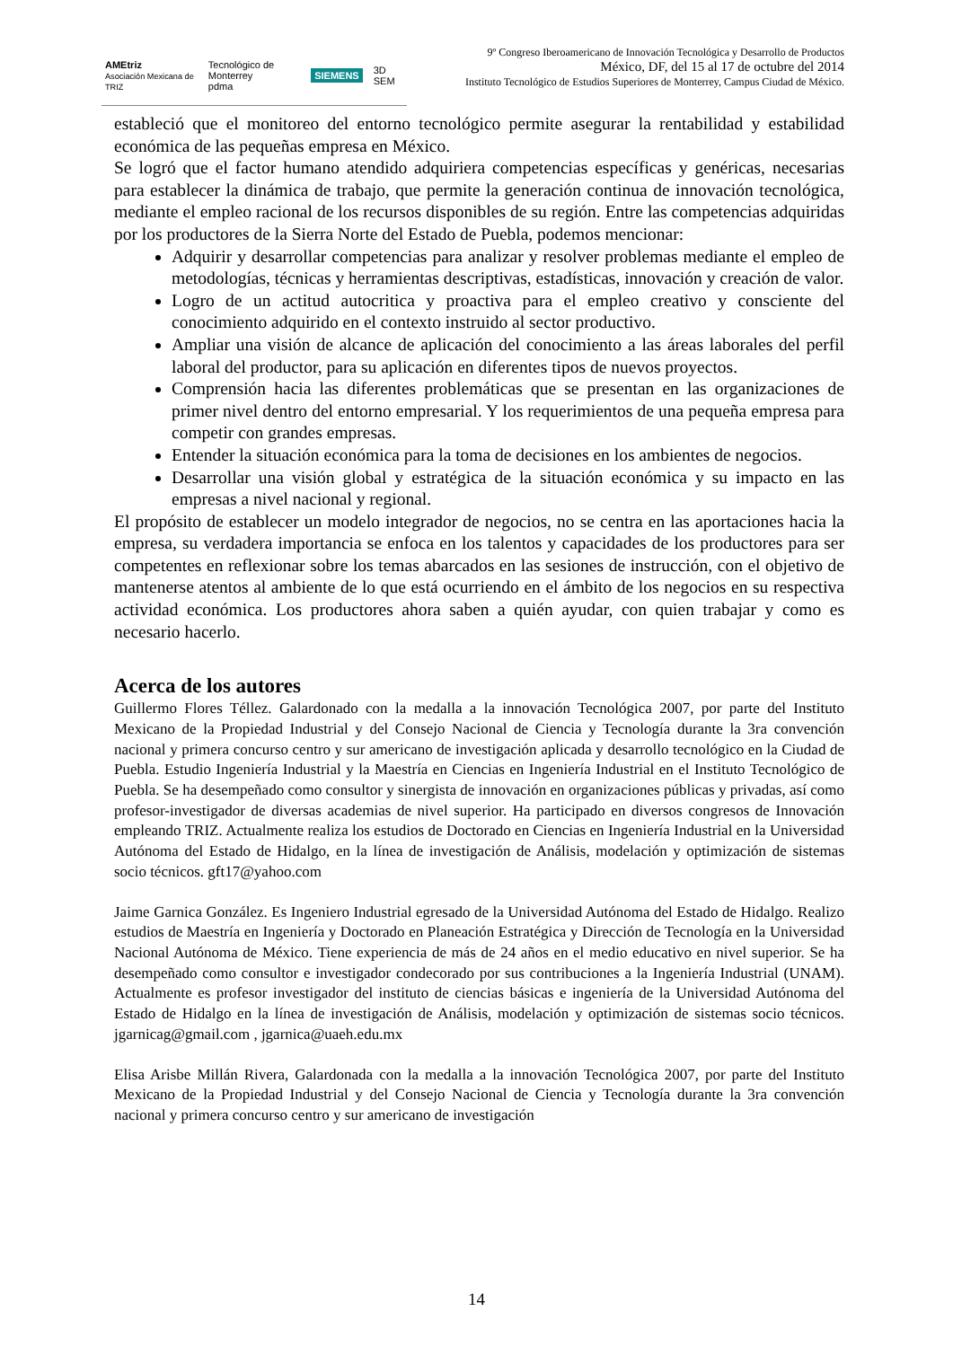AMEtriz
Asociación Mexicana de TRIZ Tecnológico de Monterrey
pdma SIEMENS 3D SEM
9º Congreso Iberoamericano de Innovación Tecnológica y Desarrollo de Productos
México, DF, del 15 al 17 de octubre del 2014
Instituto Tecnológico de Estudios Superiores de Monterrey, Campus Ciudad de México.
estableció que el monitoreo del entorno tecnológico permite asegurar la rentabilidad y estabilidad económica de las pequeñas empresa en México.
Se logró que el factor humano atendido adquiriera competencias específicas y genéricas, necesarias para establecer la dinámica de trabajo, que permite la generación continua de innovación tecnológica, mediante el empleo racional de los recursos disponibles de su región. Entre las competencias adquiridas por los productores de la Sierra Norte del Estado de Puebla, podemos mencionar:
Adquirir y desarrollar competencias para analizar y resolver problemas mediante el empleo de metodologías, técnicas y herramientas descriptivas, estadísticas, innovación y creación de valor.
Logro de un actitud autocritica y proactiva para el empleo creativo y consciente del conocimiento adquirido en el contexto instruido al sector productivo.
Ampliar una visión de alcance de aplicación del conocimiento a las áreas laborales del perfil laboral del productor, para su aplicación en diferentes tipos de nuevos proyectos.
Comprensión hacia las diferentes problemáticas que se presentan en las organizaciones de primer nivel dentro del entorno empresarial. Y los requerimientos de una pequeña empresa para competir con grandes empresas.
Entender la situación económica para la toma de decisiones en los ambientes de negocios.
Desarrollar una visión global y estratégica de la situación económica y su impacto en las empresas a nivel nacional y regional.
El propósito de establecer un modelo integrador de negocios, no se centra en las aportaciones hacia la empresa, su verdadera importancia se enfoca en los talentos y capacidades de los productores para ser competentes en reflexionar sobre los temas abarcados en las sesiones de instrucción, con el objetivo de mantenerse atentos al ambiente de lo que está ocurriendo en el ámbito de los negocios en su respectiva actividad económica. Los productores ahora saben a quién ayudar, con quien trabajar y como es necesario hacerlo.
Acerca de los autores
Guillermo Flores Téllez. Galardonado con la medalla a la innovación Tecnológica 2007, por parte del Instituto Mexicano de la Propiedad Industrial y del Consejo Nacional de Ciencia y Tecnología durante la 3ra convención nacional y primera concurso centro y sur americano de investigación aplicada y desarrollo tecnológico en la Ciudad de Puebla. Estudio Ingeniería Industrial y la Maestría en Ciencias en Ingeniería Industrial en el Instituto Tecnológico de Puebla. Se ha desempeñado como consultor y sinergista de innovación en organizaciones públicas y privadas, así como profesor-investigador de diversas academias de nivel superior. Ha participado en diversos congresos de Innovación empleando TRIZ. Actualmente realiza los estudios de Doctorado en Ciencias en Ingeniería Industrial en la Universidad Autónoma del Estado de Hidalgo, en la línea de investigación de Análisis, modelación y optimización de sistemas socio técnicos. gft17@yahoo.com
Jaime Garnica González. Es Ingeniero Industrial egresado de la Universidad Autónoma del Estado de Hidalgo. Realizo estudios de Maestría en Ingeniería y Doctorado en Planeación Estratégica y Dirección de Tecnología en la Universidad Nacional Autónoma de México. Tiene experiencia de más de 24 años en el medio educativo en nivel superior. Se ha desempeñado como consultor e investigador condecorado por sus contribuciones a la Ingeniería Industrial (UNAM). Actualmente es profesor investigador del instituto de ciencias básicas e ingeniería de la Universidad Autónoma del Estado de Hidalgo en la línea de investigación de Análisis, modelación y optimización de sistemas socio técnicos. jgarnicag@gmail.com , jgarnica@uaeh.edu.mx
Elisa Arisbe Millán Rivera, Galardonada con la medalla a la innovación Tecnológica 2007, por parte del Instituto Mexicano de la Propiedad Industrial y del Consejo Nacional de Ciencia y Tecnología durante la 3ra convención nacional y primera concurso centro y sur americano de investigación
14